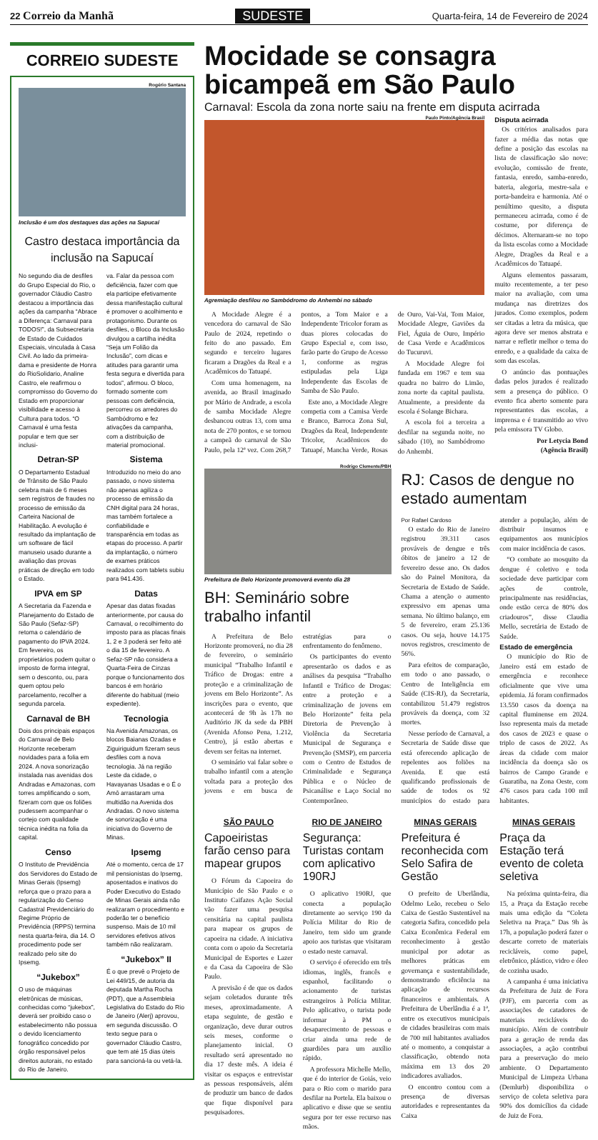22 Correio da Manhã SUDESTE Quarta-feira, 14 de Fevereiro de 2024
CORREIO SUDESTE
Rogério Santana
Inclusão é um dos destaques das ações na Sapucaí
Castro destaca importância da inclusão na Sapucaí
No segundo dia de desfiles do Grupo Especial do Rio, o governador Cláudio Castro destacou a importância das ações da campanha “Abrace a Diferença: Carnaval para TODOS!”, da Subsecretaria de Estado de Cuidados Especiais, vinculada à Casa Civil. Ao lado da primeira-dama e presidente de Honra do RioSolidario, Analine Castro, ele reafirmou o compromisso do Governo do Estado em proporcionar visibilidade e acesso à Cultura para todos. “O Carnaval é uma festa popular e tem que ser inclusi-
va. Falar da pessoa com deficiência, fazer com que ela participe efetivamente dessa manifestação cultural é promover o acolhimento e protagonismo. Durante os desfiles, o Bloco da Inclusão divulgou a cartilha inédita “Seja um Folião da Inclusão”, com dicas e atitudes para garantir uma festa segura e divertida para todos”, afirmou. O bloco, formado somente com pessoas com deficiência, percorreu os arredores do Sambódromo e fez ativações da campanha, com a distribuição de material promocional.
Detran-SP
O Departamento Estadual de Trânsito de São Paulo celebra mais de 6 meses sem registros de fraudes no processo de emissão da Carteira Nacional de Habilitação. A evolução é resultado da implantação de um software de fácil manuseio usado durante a avaliação das provas práticas de direção em todo o Estado.
IPVA em SP
A Secretaria da Fazenda e Planejamento do Estado de São Paulo (Sefaz-SP) retoma o calendário de pagamento do IPVA 2024. Em fevereiro, os proprietários podem quitar o imposto de forma integral, sem o desconto, ou, para quem optou pelo parcelamento, recolher a segunda parcela.
Carnaval de BH
Dois dos principais espaços do Carnaval de Belo Horizonte receberam novidades para a folia em 2024. A nova sonorização instalada nas avenidas dos Andradas e Amazonas, com torres amplificando o som, fizeram com que os foliões pudessem acompanhar o cortejo com qualidade técnica inédita na folia da capital.
Censo
O Instituto de Previdência dos Servidores do Estado de Minas Gerais (Ipsemg) reforça que o prazo para a regularização do Censo Cadastral Previdenciário do Regime Próprio de Previdência (RPPS) termina nesta quarta-feira, dia 14. O procedimento pode ser realizado pelo site do Ipsemg.
“Jukebox”
O uso de máquinas eletrônicas de músicas, conhecidas como “jukebox”, deverá ser proibido caso o estabelecimento não possua o devido licenciamento fonográfico concedido por órgão responsável pelos direitos autorais, no estado do Rio de Janeiro.
Sistema
Introduzido no meio do ano passado, o novo sistema não apenas agiliza o processo de emissão da CNH digital para 24 horas, mas também fortalece a confiabilidade e transparência em todas as etapas do processo. A partir da implantação, o número de exames práticos realizados com tablets subiu para 941.436.
Datas
Apesar das datas fixadas anteriormente, por causa do Carnaval, o recolhimento do imposto para as placas finais 1, 2 e 3 poderá ser feito até o dia 15 de fevereiro. A Sefaz-SP não considera a Quarta-Feira de Cinzas porque o funcionamento dos bancos é em horário diferente do habitual (meio expediente).
Tecnologia
Na Avenida Amazonas, os blocos Baianas Ozadas e Ziguiriguidum fizeram seus desfiles com a nova tecnologia. Já na região Leste da cidade, o Havayanas Usadas e o É o Amô arrastaram uma multidão na Avenida dos Andradas. O novo sistema de sonorização é uma iniciativa do Governo de Minas.
Ipsemg
Até o momento, cerca de 17 mil pensionistas do Ipsemg, aposentados e inativos do Poder Executivo do Estado de Minas Gerais ainda não realizaram o procedimento e poderão ter o benefício suspenso. Mais de 10 mil servidores efetivos ativos também não realizaram.
“Jukebox” II
É o que prevê o Projeto de Lei 449/15, de autoria da deputada Martha Rocha (PDT), que a Assembleia Legislativa do Estado do Rio de Janeiro (Alerj) aprovou, em segunda discussão. O texto segue para o governador Cláudio Castro, que tem até 15 dias úteis para sancioná-la ou vetá-la.
Mocidade se consagra bicampeã em São Paulo
Carnaval: Escola da zona norte saiu na frente em disputa acirrada
Paulo Pinto/Agência Brasil
Agremiação desfilou no Sambódromo do Anhembi no sábado
A Mocidade Alegre é a vencedora do carnaval de São Paulo de 2024, repetindo o feito do ano passado. Em segundo e terceiro lugares ficaram a Dragões da Real e a Acadêmicos do Tatuapé.
Com uma homenagem, na avenida, ao Brasil imaginado por Mário de Andrade, a escola de samba Mocidade Alegre desbancou outras 13, com uma nota de 270 pontos, e se tornou a campeã do carnaval de São Paulo, pela 12ª vez. Com 268,7 pontos, a Tom Maior e a Independente Tricolor foram as duas piores colocadas do Grupo Especial e, com isso, farão parte do Grupo de Acesso 1, conforme as regras estipuladas pela Liga Independente das Escolas de Samba de São Paulo.
Este ano, a Mocidade Alegre competia com a Camisa Verde e Branco, Barroca Zona Sul, Dragões da Real, Independente Tricolor, Acadêmicos do Tatuapé, Mancha Verde, Rosas de Ouro, Vai-Vai, Tom Maior, Mocidade Alegre, Gaviões da Fiel, Águia de Ouro, Império de Casa Verde e Acadêmicos do Tucuruvi.
A Mocidade Alegre foi fundada em 1967 e tem sua quadra no bairro do Limão, zona norte da capital paulista. Atualmente, a presidente da escola é Solange Bichara.
A escola foi a terceira a desfilar na segunda noite, no sábado (10), no Sambódromo do Anhembi.
Disputa acirrada
Os critérios analisados para fazer a média das notas que define a posição das escolas na lista de classificação são nove: evolução, comissão de frente, fantasia, enredo, samba-enredo, bateria, alegoria, mestre-sala e porta-bandeira e harmonia. Até o penúltimo quesito, a disputa permaneceu acirrada, como é de costume, por diferença de décimos. Alternaram-se no topo da lista escolas como a Mocidade Alegre, Dragões da Real e a Acadêmicos do Tatuapé.
Alguns elementos passaram, muito recentemente, a ter peso maior na avaliação, com uma mudança nas diretrizes dos jurados. Como exemplos, podem ser citadas a letra da música, que agora deve ser menos abstrata e narrar e refletir melhor o tema do enredo, e a qualidade da caixa de som das escolas.
O anúncio das pontuações dadas pelos jurados é realizado sem a presença do público. O evento fica aberto somente para representantes das escolas, a imprensa e é transmitido ao vivo pela emissora TV Globo.
Por Letycia Bond
(Agência Brasil)
Rodrigo Clemente/PBH
Prefeitura de Belo Horizonte promoverá evento dia 28
BH: Seminário sobre trabalho infantil
A Prefeitura de Belo Horizonte promoverá, no dia 28 de fevereiro, o seminário municipal “Trabalho Infantil e Tráfico de Drogas: entre a proteção e a criminalização de jovens em Belo Horizonte”. As inscrições para o evento, que acontecerá de 9h às 17h no Auditório JK da sede da PBH (Avenida Afonso Pena, 1.212, Centro), já estão abertas e devem ser feitas na internet.
O seminário vai falar sobre o trabalho infantil com a atenção voltada para a proteção dos jovens e em busca de estratégias para o enfrentamento do fenômeno.
Os participantes do evento apresentarão os dados e as análises da pesquisa “Trabalho Infantil e Tráfico de Drogas: entre a proteção e a criminalização de jovens em Belo Horizonte” feita pela Diretoria de Prevenção à Violência da Secretaria Municipal de Segurança e Prevenção (SMSP), em parceria com o Centro de Estudos de Criminalidade e Segurança Pública e o Núcleo de Psicanálise e Laço Social no Contemporâneo.
RJ: Casos de dengue no estado aumentam
Por Rafael Cardoso
O estado do Rio de Janeiro registrou 39.311 casos prováveis de dengue e três óbitos de janeiro a 12 de fevereiro desse ano. Os dados são do Painel Monitora, da Secretaria de Estado de Saúde. Chama a atenção o aumento expressivo em apenas uma semana. No último balanço, em 5 de fevereiro, eram 25.136 casos. Ou seja, houve 14.175 novos registros, crescimento de 56%.
Para efeitos de comparação, em todo o ano passado, o Centro de Inteligência em Saúde (CIS-RJ), da Secretaria, contabilizou 51.479 registros prováveis da doença, com 32 mortes.
Nesse período de Carnaval, a Secretaria de Saúde disse que está oferecendo aplicação de repelentes aos foliões na Avenida. E que está qualificando profissionais de saúde de todos os 92 municípios do estado para atender a população, além de distribuir insumos e equipamentos aos municípios com maior incidência de casos.
“O combate ao mosquito da dengue é coletivo e toda sociedade deve participar com ações de controle, principalmente nas residências, onde estão cerca de 80% dos criadouros”, disse Claudia Mello, secretária de Estado de Saúde.
Estado de emergência
O município do Rio de Janeiro está em estado de emergência e reconhece oficialmente que vive uma epidemia. Já foram confirmados 13.550 casos da doença na capital fluminense em 2024. Isso representa mais da metade dos casos de 2023 e quase o triplo de casos de 2022. As áreas da cidade com maior incidência da doença são os bairros de Campo Grande e Guaratiba, na Zona Oeste, com 476 casos para cada 100 mil habitantes.
SÃO PAULO
Capoeiristas farão censo para mapear grupos
O Fórum da Capoeira do Município de São Paulo e o Instituto Caifazes Ação Social vão fazer uma pesquisa censitária na capital paulista para mapear os grupos de capoeira na cidade. A iniciativa conta com o apoio da Secretaria Municipal de Esportes e Lazer e da Casa da Capoeira de São Paulo.
A previsão é de que os dados sejam coletados durante três meses, aproximadamente. A etapa seguinte, de gestão e organização, deve durar outros seis meses, conforme o planejamento inicial. O resultado será apresentado no dia 17 deste mês. A ideia é visitar os espaços e entrevistar as pessoas responsáveis, além de produzir um banco de dados que fique disponível para pesquisadores.
RIO DE JANEIRO
Segurança: Turistas contam com aplicativo 190RJ
O aplicativo 190RJ, que conecta a população diretamente ao serviço 190 da Polícia Militar do Rio de Janeiro, tem sido um grande apoio aos turistas que visitaram o estado neste carnaval.
O serviço é oferecido em três idiomas, inglês, francês e espanhol, facilitando o acionamento de turistas estrangeiros à Polícia Militar. Pelo aplicativo, o turista pode informar à PM o desaparecimento de pessoas e criar ainda uma rede de guardiões para um auxílio rápido.
A professora Michelle Mello, que é do interior de Goiás, veio para o Rio com o marido para desfilar na Portela. Ela baixou o aplicativo e disse que se sentiu segura por ter esse recurso nas mãos.
MINAS GERAIS
Prefeitura é reconhecida com Selo Safira de Gestão
O prefeito de Uberlândia, Odelmo Leão, recebeu o Selo Caixa de Gestão Sustentável na categoria Safira, concedido pela Caixa Econômica Federal em reconhecimento à gestão municipal por adotar as melhores práticas em governança e sustentabilidade, demonstrando eficiência na aplicação de recursos financeiros e ambientais. A Prefeitura de Uberlândia é a 1ª, entre os executivos municipais de cidades brasileiras com mais de 700 mil habitantes avaliados até o momento, a conquistar a classificação, obtendo nota máxima em 13 dos 20 indicadores avaliados.
O encontro contou com a presença de diversas autoridades e representantes da Caixa
MINAS GERAIS
Praça da Estação terá evento de coleta seletiva
Na próxima quinta-feira, dia 15, a Praça da Estação recebe mais uma edição da “Coleta Seletiva na Praça.” Das 9h às 17h, a população poderá fazer o descarte correto de materiais recicláveis, como papel, eletrônico, plástico, vidro e óleo de cozinha usado.
A campanha é uma iniciativa da Prefeitura de Juiz de Fora (PJF), em parceria com as associações de catadores de materiais recicláveis do município. Além de contribuir para a geração de renda das associações, a ação contribui para a preservação do meio ambiente. O Departamento Municipal de Limpeza Urbana (Demlurb) disponibiliza o serviço de coleta seletiva para 90% dos domicílios da cidade de Juiz de Fora.